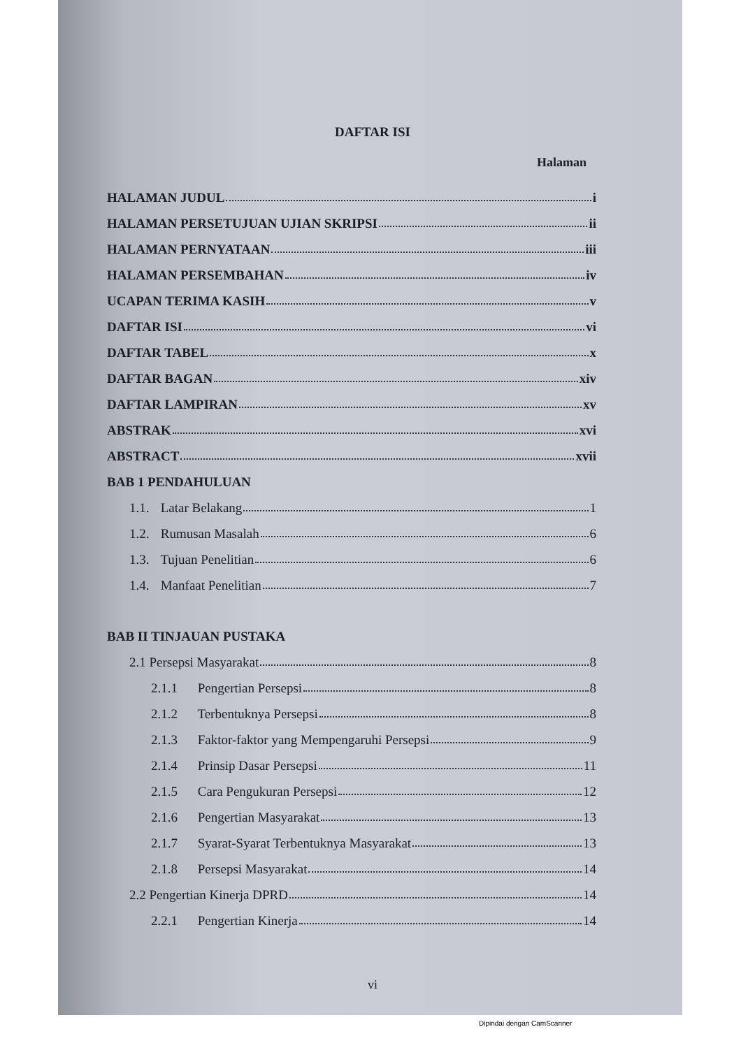DAFTAR ISI
Halaman
HALAMAN JUDUL i
HALAMAN PERSETUJUAN UJIAN SKRIPSI ii
HALAMAN PERNYATAAN iii
HALAMAN PERSEMBAHAN iv
UCAPAN TERIMA KASIH v
DAFTAR ISI vi
DAFTAR TABEL x
DAFTAR BAGAN xiv
DAFTAR LAMPIRAN xv
ABSTRAK xvi
ABSTRACT xvii
BAB 1 PENDAHULUAN
1.1. Latar Belakang 1
1.2. Rumusan Masalah 6
1.3. Tujuan Penelitian 6
1.4. Manfaat Penelitian 7
BAB II TINJAUAN PUSTAKA
2.1 Persepsi Masyarakat 8
2.1.1 Pengertian Persepsi 8
2.1.2 Terbentuknya Persepsi 8
2.1.3 Faktor-faktor yang Mempengaruhi Persepsi 9
2.1.4 Prinsip Dasar Persepsi 11
2.1.5 Cara Pengukuran Persepsi 12
2.1.6 Pengertian Masyarakat 13
2.1.7 Syarat-Syarat Terbentuknya Masyarakat 13
2.1.8 Persepsi Masyarakat 14
2.2 Pengertian Kinerja DPRD 14
2.2.1 Pengertian Kinerja 14
vi
Dipindai dengan CamScanner